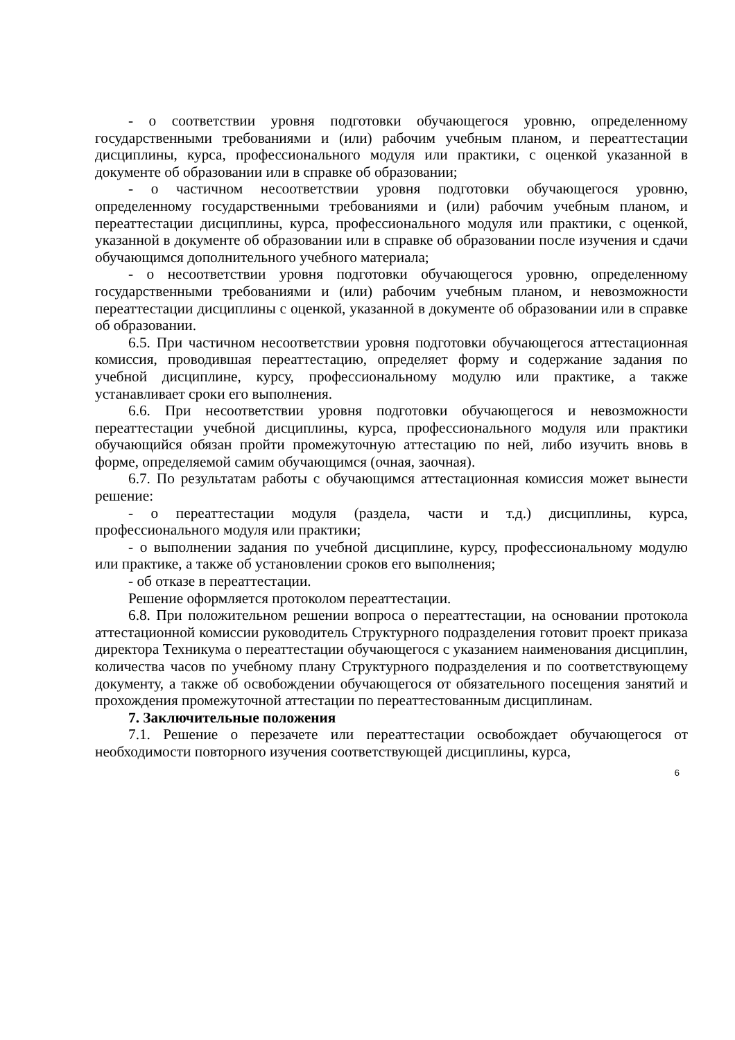- о соответствии уровня подготовки обучающегося уровню, определенному государственными требованиями и (или) рабочим учебным планом, и переаттестации дисциплины, курса, профессионального модуля или практики, с оценкой указанной в документе об образовании или в справке об образовании;
- о частичном несоответствии уровня подготовки обучающегося уровню, определенному государственными требованиями и (или) рабочим учебным планом, и переаттестации дисциплины, курса, профессионального модуля или практики, с оценкой, указанной в документе об образовании или в справке об образовании после изучения и сдачи обучающимся дополнительного учебного материала;
- о несоответствии уровня подготовки обучающегося уровню, определенному государственными требованиями и (или) рабочим учебным планом, и невозможности переаттестации дисциплины с оценкой, указанной в документе об образовании или в справке об образовании.
6.5. При частичном несоответствии уровня подготовки обучающегося аттестационная комиссия, проводившая переаттестацию, определяет форму и содержание задания по учебной дисциплине, курсу, профессиональному модулю или практике, а также устанавливает сроки его выполнения.
6.6. При несоответствии уровня подготовки обучающегося и невозможности переаттестации учебной дисциплины, курса, профессионального модуля или практики обучающийся обязан пройти промежуточную аттестацию по ней, либо изучить вновь в форме, определяемой самим обучающимся (очная, заочная).
6.7. По результатам работы с обучающимся аттестационная комиссия может вынести решение:
- о переаттестации модуля (раздела, части и т.д.) дисциплины, курса, профессионального модуля или практики;
- о выполнении задания по учебной дисциплине, курсу, профессиональному модулю или практике, а также об установлении сроков его выполнения;
- об отказе в переаттестации.
Решение оформляется протоколом переаттестации.
6.8. При положительном решении вопроса о переаттестации, на основании протокола аттестационной комиссии руководитель Структурного подразделения готовит проект приказа директора Техникума о переаттестации обучающегося с указанием наименования дисциплин, количества часов по учебному плану Структурного подразделения и по соответствующему документу, а также об освобождении обучающегося от обязательного посещения занятий и прохождения промежуточной аттестации по переаттестованным дисциплинам.
7. Заключительные положения
7.1. Решение о перезачете или переаттестации освобождает обучающегося от необходимости повторного изучения соответствующей дисциплины, курса,
6